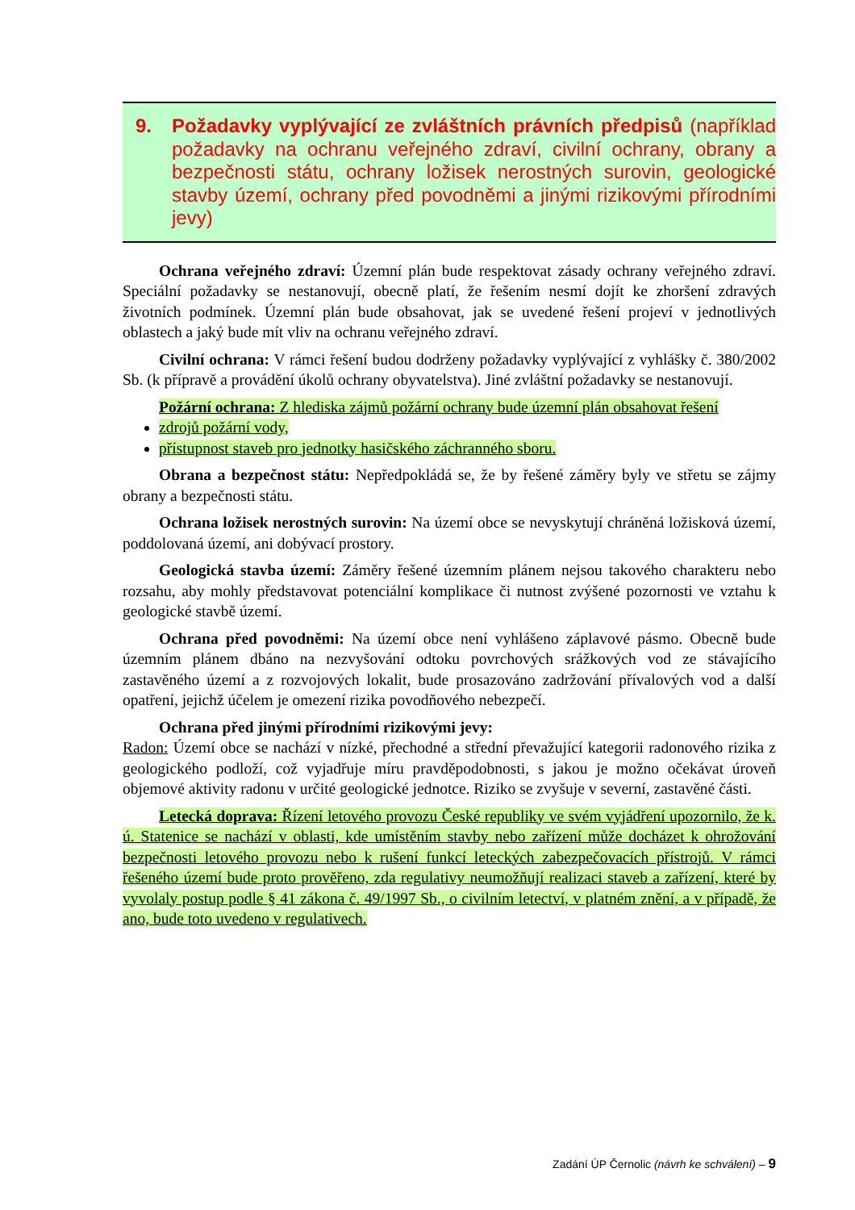9. Požadavky vyplývající ze zvláštních právních předpisů (například požadavky na ochranu veřejného zdraví, civilní ochrany, obrany a bezpečnosti státu, ochrany ložisek nerostných surovin, geologické stavby území, ochrany před povodněmi a jinými rizikovými přírodními jevy)
Ochrana veřejného zdraví: Územní plán bude respektovat zásady ochrany veřejného zdraví. Speciální požadavky se nestanovují, obecně platí, že řešením nesmí dojít ke zhoršení zdravých životních podmínek. Územní plán bude obsahovat, jak se uvedené řešení projeví v jednotlivých oblastech a jaký bude mít vliv na ochranu veřejného zdraví.
Civilní ochrana: V rámci řešení budou dodrženy požadavky vyplývající z vyhlášky č. 380/2002 Sb. (k přípravě a provádění úkolů ochrany obyvatelstva). Jiné zvláštní požadavky se nestanovují.
Požární ochrana: Z hlediska zájmů požární ochrany bude územní plán obsahovat řešení
zdrojů požární vody,
přístupnost staveb pro jednotky hasičského záchranného sboru.
Obrana a bezpečnost státu: Nepředpokládá se, že by řešené záměry byly ve střetu se zájmy obrany a bezpečnosti státu.
Ochrana ložisek nerostných surovin: Na území obce se nevyskytují chráněná ložisková území, poddolovaná území, ani dobývací prostory.
Geologická stavba území: Záměry řešené územním plánem nejsou takového charakteru nebo rozsahu, aby mohly představovat potenciální komplikace či nutnost zvýšené pozornosti ve vztahu k geologické stavbě území.
Ochrana před povodněmi: Na území obce není vyhlášeno záplavové pásmo. Obecně bude územním plánem dbáno na nezvyšování odtoku povrchových srážkových vod ze stávajícího zastavěného území a z rozvojových lokalit, bude prosazováno zadržování přívalových vod a další opatření, jejichž účelem je omezení rizika povodňového nebezpečí.
Ochrana před jinými přírodními rizikovými jevy:
Radon: Území obce se nachází v nízké, přechodné a střední převažující kategorii radonového rizika z geologického podloží, což vyjadřuje míru pravděpodobnosti, s jakou je možno očekávat úroveň objemové aktivity radonu v určité geologické jednotce. Riziko se zvyšuje v severní, zastavěné části.
Letecká doprava: Řízení letového provozu České republiky ve svém vyjádření upozornilo, že k. ú. Statenice se nachází v oblasti, kde umístěním stavby nebo zařízení může docházet k ohrožování bezpečnosti letového provozu nebo k rušení funkcí leteckých zabezpečovacích přístrojů. V rámci řešeného území bude proto prověřeno, zda regulativy neumožňují realizaci staveb a zařízení, které by vyvolaly postup podle § 41 zákona č. 49/1997 Sb., o civilním letectví, v platném znění, a v případě, že ano, bude toto uvedeno v regulativech.
Zadání ÚP Černolic (návrh ke schválení) – 9